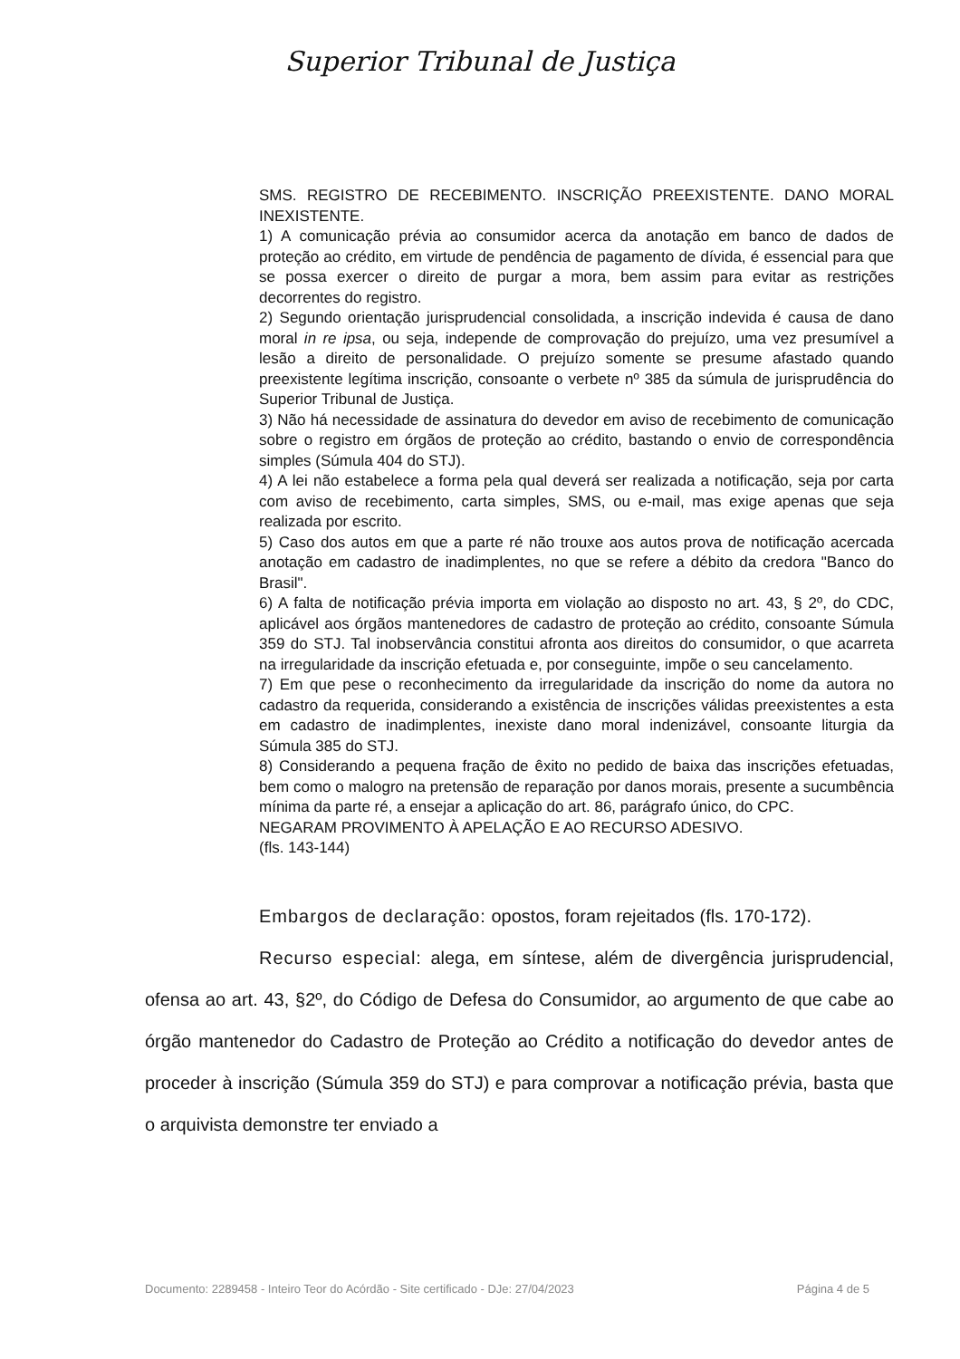Superior Tribunal de Justiça
SMS. REGISTRO DE RECEBIMENTO. INSCRIÇÃO PREEXISTENTE. DANO MORAL INEXISTENTE.
1) A comunicação prévia ao consumidor acerca da anotação em banco de dados de proteção ao crédito, em virtude de pendência de pagamento de dívida, é essencial para que se possa exercer o direito de purgar a mora, bem assim para evitar as restrições decorrentes do registro.
2) Segundo orientação jurisprudencial consolidada, a inscrição indevida é causa de dano moral in re ipsa, ou seja, independe de comprovação do prejuízo, uma vez presumível a lesão a direito de personalidade. O prejuízo somente se presume afastado quando preexistente legítima inscrição, consoante o verbete nº 385 da súmula de jurisprudência do Superior Tribunal de Justiça.
3) Não há necessidade de assinatura do devedor em aviso de recebimento de comunicação sobre o registro em órgãos de proteção ao crédito, bastando o envio de correspondência simples (Súmula 404 do STJ).
4) A lei não estabelece a forma pela qual deverá ser realizada a notificação, seja por carta com aviso de recebimento, carta simples, SMS, ou e-mail, mas exige apenas que seja realizada por escrito.
5) Caso dos autos em que a parte ré não trouxe aos autos prova de notificação acercada anotação em cadastro de inadimplentes, no que se refere a débito da credora "Banco do Brasil".
6) A falta de notificação prévia importa em violação ao disposto no art. 43, § 2º, do CDC, aplicável aos órgãos mantenedores de cadastro de proteção ao crédito, consoante Súmula 359 do STJ. Tal inobservância constitui afronta aos direitos do consumidor, o que acarreta na irregularidade da inscrição efetuada e, por conseguinte, impõe o seu cancelamento.
7) Em que pese o reconhecimento da irregularidade da inscrição do nome da autora no cadastro da requerida, considerando a existência de inscrições válidas preexistentes a esta em cadastro de inadimplentes, inexiste dano moral indenizável, consoante liturgia da Súmula 385 do STJ.
8) Considerando a pequena fração de êxito no pedido de baixa das inscrições efetuadas, bem como o malogro na pretensão de reparação por danos morais, presente a sucumbência mínima da parte ré, a ensejar a aplicação do art. 86, parágrafo único, do CPC.
NEGARAM PROVIMENTO À APELAÇÃO E AO RECURSO ADESIVO.
(fls. 143-144)
Embargos de declaração: opostos, foram rejeitados (fls. 170-172).
Recurso especial: alega, em síntese, além de divergência jurisprudencial, ofensa ao art. 43, §2º, do Código de Defesa do Consumidor, ao argumento de que cabe ao órgão mantenedor do Cadastro de Proteção ao Crédito a notificação do devedor antes de proceder à inscrição (Súmula 359 do STJ) e para comprovar a notificação prévia, basta que o arquivista demonstre ter enviado a
Documento: 2289458 - Inteiro Teor do Acórdão - Site certificado - DJe: 27/04/2023 Página 4 de 5